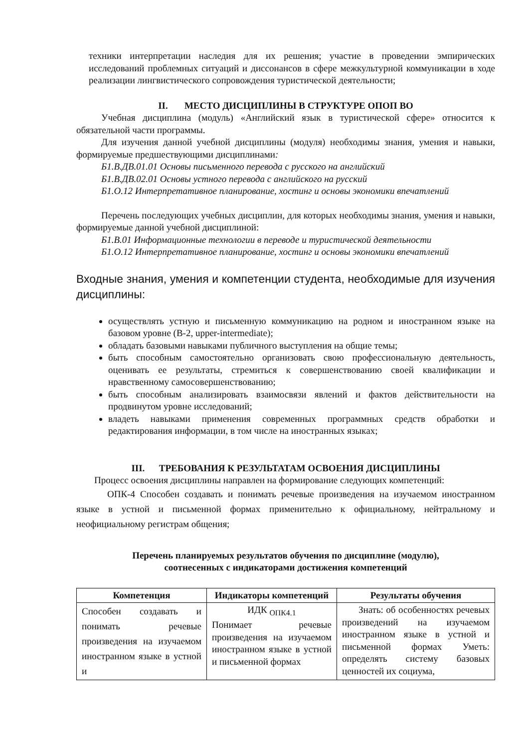техники интерпретации наследия для их решения; участие в проведении эмпирических исследований проблемных ситуаций и диссонансов в сфере межкультурной коммуникации в ходе реализации лингвистического сопровождения туристической деятельности;
II. МЕСТО ДИСЦИПЛИНЫ В СТРУКТУРЕ ОПОП ВО
Учебная дисциплина (модуль) «Английский язык в туристической сфере» относится к обязательной части программы.
Для изучения данной учебной дисциплины (модуля) необходимы знания, умения и навыки, формируемые предшествующими дисциплинами:
Б1.В.ДВ.01.01 Основы письменного перевода с русского на английский
Б1.В.ДВ.02.01 Основы устного перевода с английского на русский
Б1.О.12 Интерпретативное планирование, хостинг и основы экономики впечатлений
Перечень последующих учебных дисциплин, для которых необходимы знания, умения и навыки, формируемые данной учебной дисциплиной:
Б1.В.01 Информационные технологии в переводе и туристической деятельности
Б1.О.12 Интерпретативное планирование, хостинг и основы экономики впечатлений
Входные знания, умения и компетенции студента, необходимые для изучения дисциплины:
осуществлять устную и письменную коммуникацию на родном и иностранном языке на базовом уровне (B-2, upper-intermediate);
обладать базовыми навыками публичного выступления на общие темы;
быть способным самостоятельно организовать свою профессиональную деятельность, оценивать ее результаты, стремиться к совершенствованию своей квалификации и нравственному самосовершенствованию;
быть способным анализировать взаимосвязи явлений и фактов действительности на продвинутом уровне исследований;
владеть навыками применения современных программных средств обработки и редактирования информации, в том числе на иностранных языках;
III. ТРЕБОВАНИЯ К РЕЗУЛЬТАТАМ ОСВОЕНИЯ ДИСЦИПЛИНЫ
Процесс освоения дисциплины направлен на формирование следующих компетенций:
ОПК-4 Способен создавать и понимать речевые произведения на изучаемом иностранном языке в устной и письменной формах применительно к официальному, нейтральному и неофициальному регистрам общения;
Перечень планируемых результатов обучения по дисциплине (модулю),
соотнесенных с индикаторами достижения компетенций
| Компетенция | Индикаторы компетенций | Результаты обучения |
| --- | --- | --- |
| Способен создавать и понимать речевые произведения на изучаемом иностранном языке в устной и | ИДК <sub>ОПК4.1</sub> Понимает речевые произведения на изучаемом иностранном языке в устной и письменной формах | Знать: об особенностях речевых произведений на изучаемом иностранном языке в устной и письменной формах Уметь: определять систему базовых ценностей их социума, |